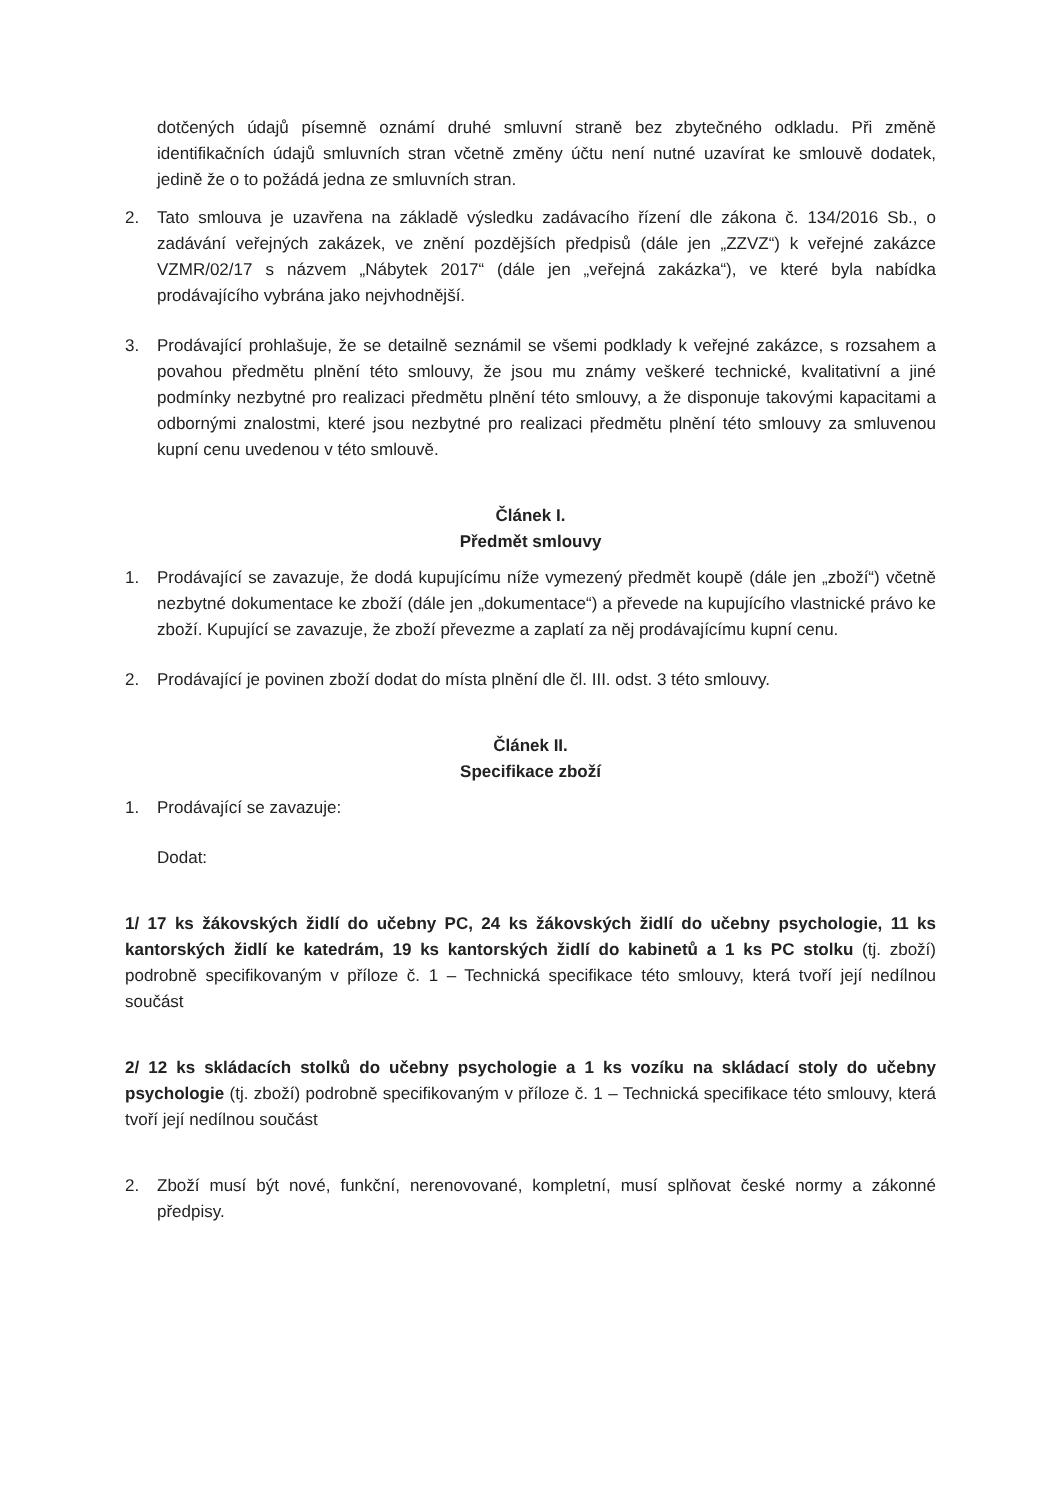dotčených údajů písemně oznámí druhé smluvní straně bez zbytečného odkladu. Při změně identifikačních údajů smluvních stran včetně změny účtu není nutné uzavírat ke smlouvě dodatek, jedině že o to požádá jedna ze smluvních stran.
2. Tato smlouva je uzavřena na základě výsledku zadávacího řízení dle zákona č. 134/2016 Sb., o zadávání veřejných zakázek, ve znění pozdějších předpisů (dále jen „ZZVZ“) k veřejné zakázce VZMR/02/17 s názvem „Nábytek 2017“ (dále jen „veřejná zakázka“), ve které byla nabídka prodávajícího vybrána jako nejvhodnější.
3. Prodávající prohlašuje, že se detailně seznámil se všemi podklady k veřejné zakázce, s rozsahem a povahou předmětu plnění této smlouvy, že jsou mu známy veškeré technické, kvalitativní a jiné podmínky nezbytné pro realizaci předmětu plnění této smlouvy, a že disponuje takovými kapacitami a odbornými znalostmi, které jsou nezbytné pro realizaci předmětu plnění této smlouvy za smluvenou kupní cenu uvedenou v této smlouvě.
Článek I.
Předmět smlouvy
1. Prodávající se zavazuje, že dodá kupujícímu níže vymezený předmět koupě (dále jen „zboží“) včetně nezbytné dokumentace ke zboží (dále jen „dokumentace“) a převede na kupujícího vlastnické právo ke zboží. Kupující se zavazuje, že zboží převezme a zaplatí za něj prodávajícímu kupní cenu.
2. Prodávající je povinen zboží dodat do místa plnění dle čl. III. odst. 3 této smlouvy.
Článek II.
Specifikace zboží
1. Prodávající se zavazuje:
Dodat:
1/ 17 ks žákovských židlí do učebny PC, 24 ks žákovských židlí do učebny psychologie, 11 ks kantorských židlí ke katedrám, 19 ks kantorských židlí do kabinetů a 1 ks PC stolku (tj. zboží) podrobně specifikovaným v příloze č. 1 – Technická specifikace této smlouvy, která tvoří její nedílnou součást
2/ 12 ks skládacích stolků do učebny psychologie a 1 ks vozíku na skládací stoly do učebny psychologie (tj. zboží) podrobně specifikovaným v příloze č. 1 – Technická specifikace této smlouvy, která tvoří její nedílnou součást
2. Zboží musí být nové, funkční, nerenovované, kompletní, musí splňovat české normy a zákonné předpisy.